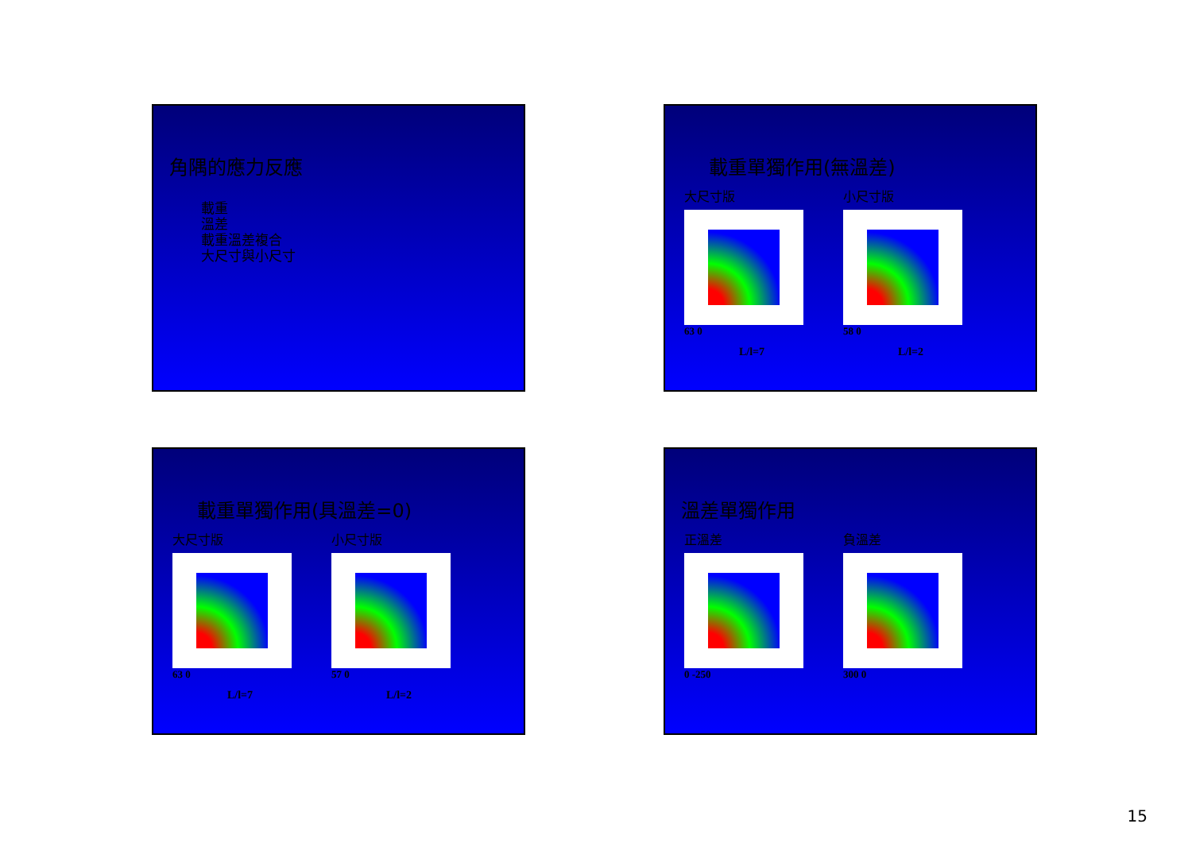角隅的應力反應
載重
溫差
載重溫差複合
大尺寸與小尺寸
載重單獨作用(無溫差)
大尺寸版
63 0
L/l=7
小尺寸版
58 0
L/l=2
載重單獨作用(具溫差=0)
大尺寸版
63 0
L/l=7
小尺寸版
57 0
L/l=2
溫差單獨作用
正溫差
0 -250
負溫差
300 0
15